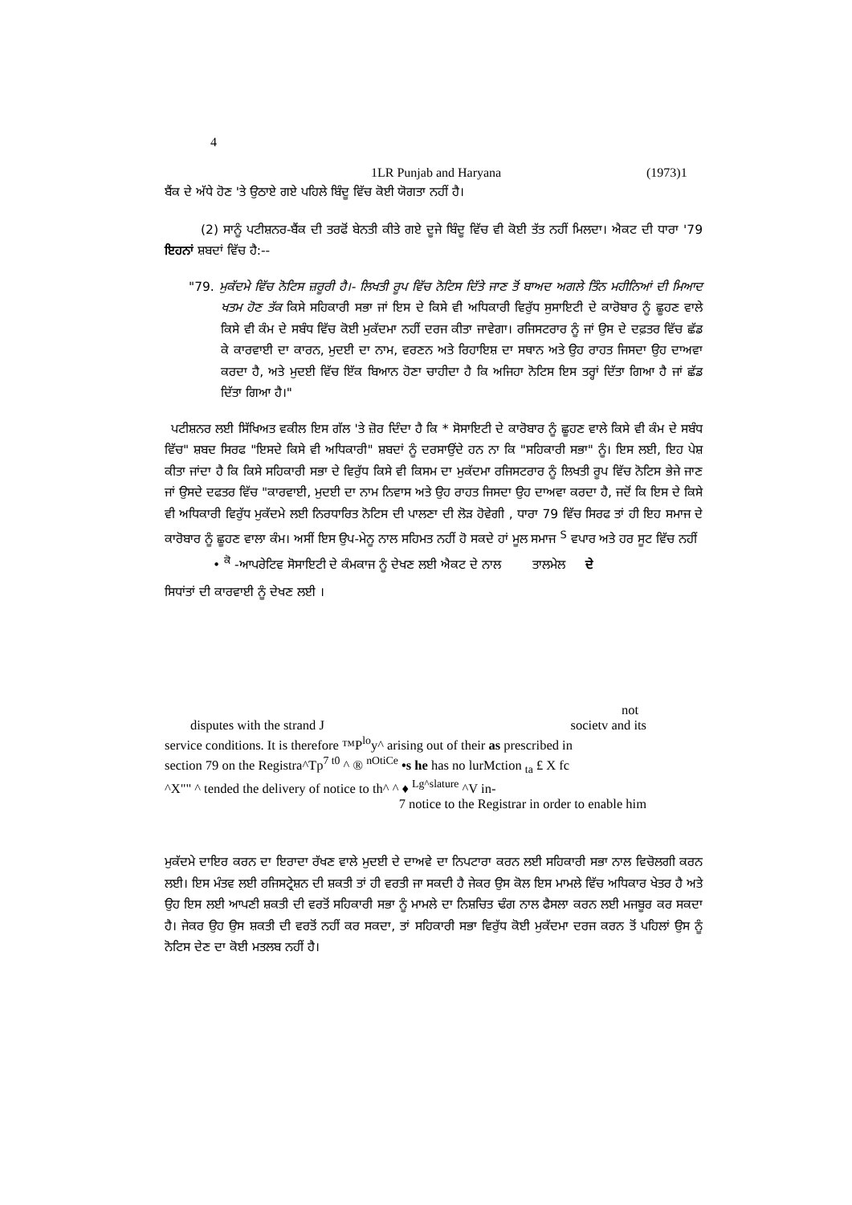4
1LR Punjab and Haryana (1973)1
ਬੈਂਕ ਦੇ ਅੱਧੇ ਹੋਣ 'ਤੇ ਉਠਾਏ ਗਏ ਪਹਿਲੇ ਬਿੰਦੂ ਵਿੱਚ ਕੋਈ ਯੋਗਤਾ ਨਹੀਂ ਹੈ।
(2) ਸਾਨੂੰ ਪਟੀਸ਼ਨਰ-ਬੈਂਕ ਦੀ ਤਰਫੋਂ ਬੇਨਤੀ ਕੀਤੇ ਗਏ ਦੂਜੇ ਬਿੰਦੂ ਵਿੱਚ ਵੀ ਕੋਈ ਤੱਤ ਨਹੀਂ ਮਿਲਦਾ। ਐਕਟ ਦੀ ਧਾਰਾ '79 ਇਹਨਾਂ ਸ਼ਬਦਾਂ ਵਿੱਚ ਹੈ:--
"79. ਮੁਕੱਦਮੇ ਵਿੱਚ ਨੋਟਿਸ ਜ਼ਰੂਰੀ ਹੈ।- ਲਿਖਤੀ ਰੂਪ ਵਿੱਚ ਨੋਟਿਸ ਦਿੱਤੇ ਜਾਣ ਤੋਂ ਬਾਅਦ ਅਗਲੇ ਤਿੰਨ ਮਹੀਨਿਆਂ ਦੀ ਮਿਆਦ ਖਤਮ ਹੋਣ ਤੱਕ ਕਿਸੇ ਸਹਿਕਾਰੀ ਸਭਾ ਜਾਂ ਇਸ ਦੇ ਕਿਸੇ ਵੀ ਅਧਿਕਾਰੀ ਵਿਰੁੱਧ ਸੁਸਾਇਟੀ ਦੇ ਕਾਰੋਬਾਰ ਨੂੰ ਛੂਹਣ ਵਾਲੇ ਕਿਸੇ ਵੀ ਕੰਮ ਦੇ ਸਬੰਧ ਵਿੱਚ ਕੋਈ ਮੁਕੱਦਮਾ ਨਹੀਂ ਦਰਜ ਕੀਤਾ ਜਾਵੇਗਾ। ਰਜਿਸਟਰਾਰ ਨੂੰ ਜਾਂ ਉਸ ਦੇ ਦਫ਼ਤਰ ਵਿੱਚ ਛੱਡ ਕੇ ਕਾਰਵਾਈ ਦਾ ਕਾਰਨ, ਮੁਦਈ ਦਾ ਨਾਮ, ਵਰਣਨ ਅਤੇ ਰਿਹਾਇਸ਼ ਦਾ ਸਥਾਨ ਅਤੇ ਉਹ ਰਾਹਤ ਜਿਸਦਾ ਉਹ ਦਾਅਵਾ ਕਰਦਾ ਹੈ, ਅਤੇ ਮੁਦਈ ਵਿੱਚ ਇੱਕ ਬਿਆਨ ਹੋਣਾ ਚਾਹੀਦਾ ਹੈ ਕਿ ਅਜਿਹਾ ਨੋਟਿਸ ਇਸ ਤਰ੍ਹਾਂ ਦਿੱਤਾ ਗਿਆ ਹੈ ਜਾਂ ਛੱਡ ਦਿੱਤਾ ਗਿਆ ਹੈ।"
ਪਟੀਸ਼ਨਰ ਲਈ ਸਿੱਖਿਅਤ ਵਕੀਲ ਇਸ ਗੱਲ 'ਤੇ ਜ਼ੋਰ ਦਿੰਦਾ ਹੈ ਕਿ * ਸੋਸਾਇਟੀ ਦੇ ਕਾਰੋਬਾਰ ਨੂੰ ਛੂਹਣ ਵਾਲੇ ਕਿਸੇ ਵੀ ਕੰਮ ਦੇ ਸਬੰਧ ਵਿੱਚ" ਸ਼ਬਦ ਸਿਰਫ "ਇਸਦੇ ਕਿਸੇ ਵੀ ਅਧਿਕਾਰੀ" ਸ਼ਬਦਾਂ ਨੂੰ ਦਰਸਾਉਂਦੇ ਹਨ ਨਾ ਕਿ "ਸਹਿਕਾਰੀ ਸਭਾ" ਨੂੰ। ਇਸ ਲਈ, ਇਹ ਪੇਸ਼ ਕੀਤਾ ਜਾਂਦਾ ਹੈ ਕਿ ਕਿਸੇ ਸਹਿਕਾਰੀ ਸਭਾ ਦੇ ਵਿਰੁੱਧ ਕਿਸੇ ਵੀ ਕਿਸਮ ਦਾ ਮੁਕੱਦਮਾ ਰਜਿਸਟਰਾਰ ਨੂੰ ਲਿਖਤੀ ਰੂਪ ਵਿੱਚ ਨੋਟਿਸ ਭੇਜੇ ਜਾਣ ਜਾਂ ਉਸਦੇ ਦਫਤਰ ਵਿੱਚ "ਕਾਰਵਾਈ, ਮੁਦਈ ਦਾ ਨਾਮ ਨਿਵਾਸ ਅਤੇ ਉਹ ਰਾਹਤ ਜਿਸਦਾ ਉਹ ਦਾਅਵਾ ਕਰਦਾ ਹੈ, ਜਦੋਂ ਕਿ ਇਸ ਦੇ ਕਿਸੇ ਵੀ ਅਧਿਕਾਰੀ ਵਿਰੁੱਧ ਮੁਕੱਦਮੇ ਲਈ ਨਿਰਧਾਰਿਤ ਨੋਟਿਸ ਦੀ ਪਾਲਣਾ ਦੀ ਲੋੜ ਹੋਵੇਗੀ , ਧਾਰਾ 79 ਵਿੱਚ ਸਿਰਫ ਤਾਂ ਹੀ ਇਹ ਸਮਾਜ ਦੇ ਕਾਰੋਬਾਰ ਨੂੰ ਛੂਹਣ ਵਾਲਾ ਕੰਮ। ਅਸੀਂ ਇਸ ਉਪ-ਮੇਨੂ ਨਾਲ ਸਹਿਮਤ ਨਹੀਂ ਹੋ ਸਕਦੇ ਹਾਂ ਮੂਲ ਸਮਾਜ <sup>S</sup> ਵਪਾਰ ਅਤੇ ਹਰ ਸੂਟ ਵਿੱਚ ਨਹੀਂ
• <sup>ਕੋ</sup> -ਆਪਰੇਟਿਵ ਸੋਸਾਇਟੀ ਦੇ ਕੰਮਕਾਜ ਨੂੰ ਦੇਖਣ ਲਈ ਐਕਟ ਦੇ ਨਾਲ ਤਾਲਮੇਲ ਦੇ
ਸਿਧਾਂਤਾਂ ਦੀ ਕਾਰਵਾਈ ਨੂੰ ਦੇਖਣ ਲਈ ।
not
disputes with the strand J societv and its
service conditions. It is therefore ™P<sup>lo</sup>y^ arising out of their as prescribed in
section 79 on the Registra^Tp<sup>7 t0</sup> ^ ® <sup>nOtiCe</sup> •s he has no lurMction <sub>ta</sub> £ X fc
^X"" ^ tended the delivery of notice to th^ ^ ♦ <sup>Lg^slature</sup> ^V in-
7 notice to the Registrar in order to enable him
ਮੁਕੱਦਮੇ ਦਾਇਰ ਕਰਨ ਦਾ ਇਰਾਦਾ ਰੱਖਣ ਵਾਲੇ ਮੁਦਈ ਦੇ ਦਾਅਵੇ ਦਾ ਨਿਪਟਾਰਾ ਕਰਨ ਲਈ ਸਹਿਕਾਰੀ ਸਭਾ ਨਾਲ ਵਿਚੋਲਗੀ ਕਰਨ ਲਈ। ਇਸ ਮੰਤਵ ਲਈ ਰਜਿਸਟ੍ਰੇਸ਼ਨ ਦੀ ਸ਼ਕਤੀ ਤਾਂ ਹੀ ਵਰਤੀ ਜਾ ਸਕਦੀ ਹੈ ਜੇਕਰ ਉਸ ਕੋਲ ਇਸ ਮਾਮਲੇ ਵਿੱਚ ਅਧਿਕਾਰ ਖੇਤਰ ਹੈ ਅਤੇ ਉਹ ਇਸ ਲਈ ਆਪਣੀ ਸ਼ਕਤੀ ਦੀ ਵਰਤੋਂ ਸਹਿਕਾਰੀ ਸਭਾ ਨੂੰ ਮਾਮਲੇ ਦਾ ਨਿਸ਼ਚਿਤ ਢੰਗ ਨਾਲ ਫੈਸਲਾ ਕਰਨ ਲਈ ਮਜਬੂਰ ਕਰ ਸਕਦਾ ਹੈ। ਜੇਕਰ ਉਹ ਉਸ ਸ਼ਕਤੀ ਦੀ ਵਰਤੋਂ ਨਹੀਂ ਕਰ ਸਕਦਾ, ਤਾਂ ਸਹਿਕਾਰੀ ਸਭਾ ਵਿਰੁੱਧ ਕੋਈ ਮੁਕੱਦਮਾ ਦਰਜ ਕਰਨ ਤੋਂ ਪਹਿਲਾਂ ਉਸ ਨੂੰ ਨੋਟਿਸ ਦੇਣ ਦਾ ਕੋਈ ਮਤਲਬ ਨਹੀਂ ਹੈ।